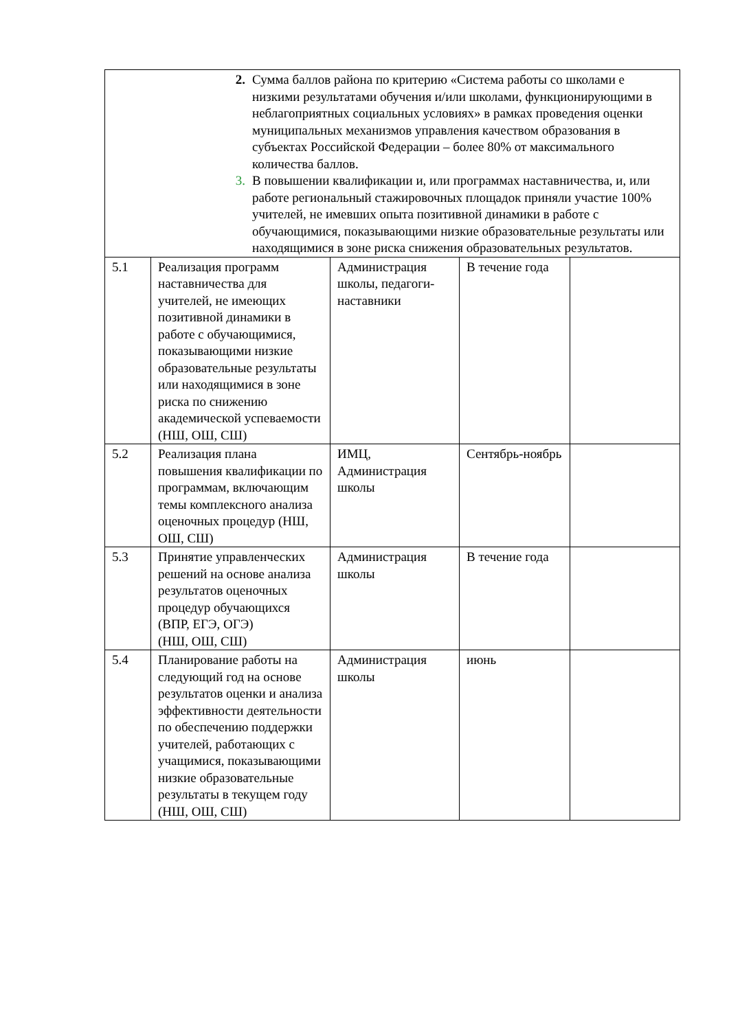| 2. Сумма баллов района по критерию «Система работы со школами е низкими результатами обучения и/или школами, функционирующими в неблагоприятных социальных условиях» в рамках проведения оценки муниципальных механизмов управления качеством образования в субъектах Российской Федерации – более 80% от максимального количества баллов. 3. В повышении квалификации и, или программах наставничества, и, или работе региональный стажировочных площадок приняли участие 100% учителей, не имевших опыта позитивной динамики в работе с обучающимися, показывающими низкие образовательные результаты или находящимися в зоне риска снижения образовательных результатов. | | | | |
| 5.1 | Реализация программ наставничества для учителей, не имеющих позитивной динамики в работе с обучающимися, показывающими низкие образовательные результаты или находящимися в зоне риска по снижению академической успеваемости (НШ, ОШ, СШ) | Администрация школы, педагоги-наставники | В течение года | |
| 5.2 | Реализация плана повышения квалификации по программам, включающим темы комплексного анализа оценочных процедур (НШ, ОШ, СШ) | ИМЦ, Администрация школы | Сентябрь-ноябрь | |
| 5.3 | Принятие управленческих решений на основе анализа результатов оценочных процедур обучающихся (ВПР, ЕГЭ, ОГЭ) (НШ, ОШ, СШ) | Администрация школы | В течение года | |
| 5.4 | Планирование работы на следующий год на основе результатов оценки и анализа эффективности деятельности по обеспечению поддержки учителей, работающих с учащимися, показывающими низкие образовательные результаты в текущем году (НШ, ОШ, СШ) | Администрация школы | июнь | |